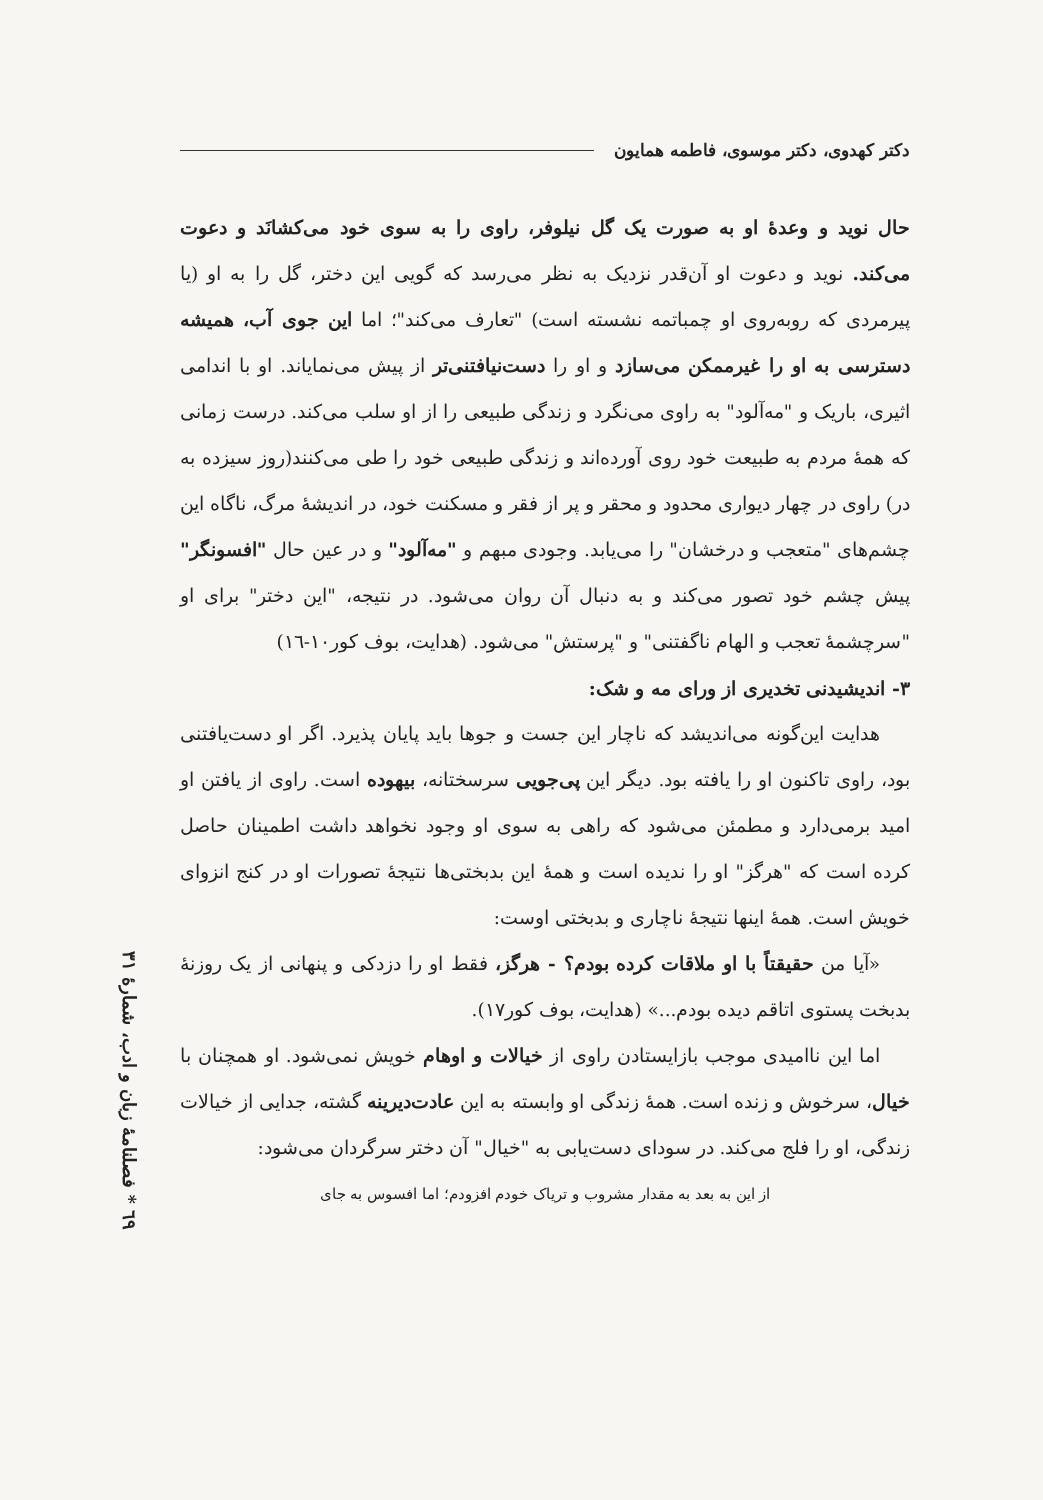دکتر کهدوی، دکتر موسوی، فاطمه همایون
حال نوید و وعدهٔ او به صورت یک گل نیلوفر، راوی را به سوی خود می‌کشانَد و دعوت می‌کند. نوید و دعوت او آن‌قدر نزدیک به نظر می‌رسد که گویی این دختر، گل را به او (یا پیرمردی که روبه‌روی او چمباتمه نشسته است) "تعارف می‌کند"؛ اما این جوی آب، همیشه دسترسی به او را غیرممکن می‌سازد و او را دست‌نیافتنی‌تر از پیش می‌نمایاند. او با اندامی اثیری، باریک و "مه‌آلود" به راوی می‌نگرد و زندگی طبیعی را از او سلب می‌کند. درست زمانی که همهٔ مردم به طبیعت خود روی آورده‌اند و زندگی طبیعی خود را طی می‌کنند(روز سیزده به در) راوی در چهار دیواری محدود و محقر و پر از فقر و مسکنت خود، در اندیشهٔ مرگ، ناگاه این چشم‌های "متعجب و درخشان" را می‌یابد. وجودی مبهم و "مه‌آلود" و در عین حال "افسونگر" پیش چشم خود تصور می‌کند و به دنبال آن روان می‌شود. در نتیجه، "این دختر" برای او "سرچشمهٔ تعجب و الهام ناگفتنی" و "پرستش" می‌شود. (هدایت، بوف کور۱۰-۱٦)
۳- اندیشیدنی تخدیری از ورای مه و شک:
هدایت این‌گونه می‌اندیشد که ناچار این جست و جوها باید پایان پذیرد. اگر او دست‌یافتنی بود، راوی تاکنون او را یافته بود. دیگر این پی‌جویی سرسختانه، بیهوده است. راوی از یافتن او امید برمی‌دارد و مطمئن می‌شود که راهی به سوی او وجود نخواهد داشت اطمینان حاصل کرده است که "هرگز" او را ندیده است و همهٔ این بدبختی‌ها نتیجهٔ تصورات او در کنج انزوای خویش است. همهٔ اینها نتیجهٔ ناچاری و بدبختی اوست:
«آیا من حقیقتاً با او ملاقات کرده بودم؟ - هرگز، فقط او را دزدکی و پنهانی از یک روزنهٔ بدبخت پستوی اتاقم دیده بودم...» (هدایت، بوف کور۱۷).
اما این ناامیدی موجب بازایستادن راوی از خیالات و اوهام خویش نمی‌شود. او همچنان با خیال، سرخوش و زنده است. همهٔ زندگی او وابسته به این عادت‌دیرینه گشته، جدایی از خیالات زندگی، او را فلج می‌کند. در سودای دست‌یابی به "خیال" آن دختر سرگردان می‌شود:
از این به بعد به مقدار مشروب و تریاک خودم افزودم؛ اما افسوس به جای
٦۹ * فصلنامهٔ زبان و ادب، شمارهٔ ۳۱